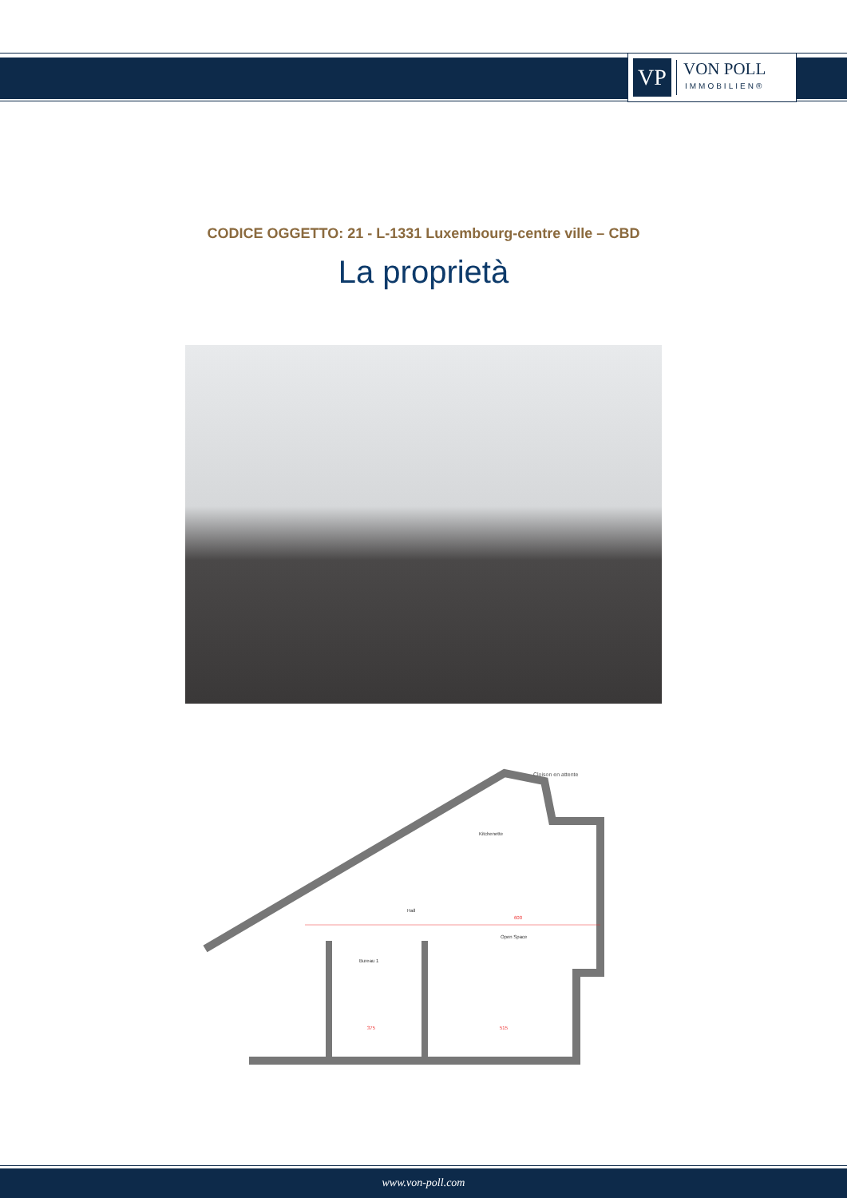VP
VON POLL
IMMOBILIEN®
CODICE OGGETTO: 21 - L-1331 Luxembourg-centre ville – CBD
La proprietà
Cloison en attente
Kitchenette
Hall
Open Space
Bureau 1
600
375
515
www.von-poll.com